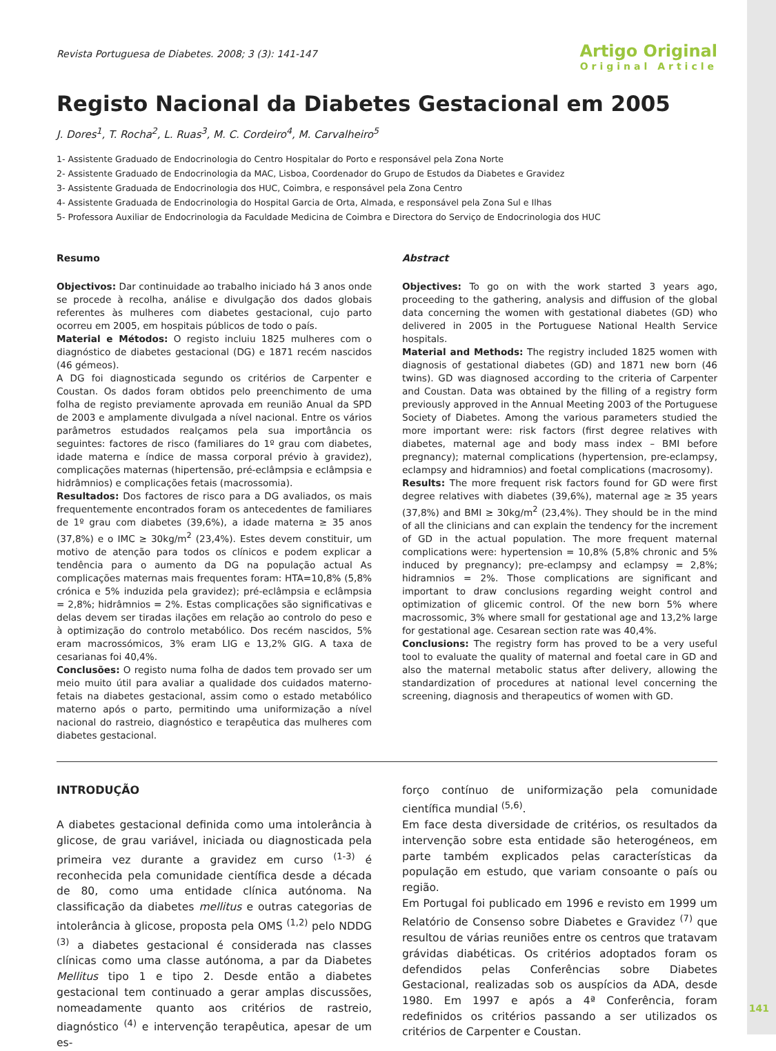Revista Portuguesa de Diabetes. 2008; 3 (3): 141-147
Artigo Original
Original Article
Registo Nacional da Diabetes Gestacional em 2005
J. Dores<sup>1</sup>, T. Rocha<sup>2</sup>, L. Ruas<sup>3</sup>, M. C. Cordeiro<sup>4</sup>, M. Carvalheiro<sup>5</sup>
1- Assistente Graduado de Endocrinologia do Centro Hospitalar do Porto e responsável pela Zona Norte
2- Assistente Graduado de Endocrinologia da MAC, Lisboa, Coordenador do Grupo de Estudos da Diabetes e Gravidez
3- Assistente Graduada de Endocrinologia dos HUC, Coimbra, e responsável pela Zona Centro
4- Assistente Graduada de Endocrinologia do Hospital Garcia de Orta, Almada, e responsável pela Zona Sul e Ilhas
5- Professora Auxiliar de Endocrinologia da Faculdade Medicina de Coimbra e Directora do Serviço de Endocrinologia dos HUC
Resumo
Objectivos: Dar continuidade ao trabalho iniciado há 3 anos onde se procede à recolha, análise e divulgação dos dados globais referentes às mulheres com diabetes gestacional, cujo parto ocorreu em 2005, em hospitais públicos de todo o país.
Material e Métodos: O registo incluiu 1825 mulheres com o diagnóstico de diabetes gestacional (DG) e 1871 recém nascidos (46 gémeos).
A DG foi diagnosticada segundo os critérios de Carpenter e Coustan. Os dados foram obtidos pelo preenchimento de uma folha de registo previamente aprovada em reunião Anual da SPD de 2003 e amplamente divulgada a nível nacional. Entre os vários parâmetros estudados realçamos pela sua importância os seguintes: factores de risco (familiares do 1º grau com diabetes, idade materna e índice de massa corporal prévio à gravidez), complicações maternas (hipertensão, pré-eclâmpsia e eclâmpsia e hidrâmnios) e complicações fetais (macrossomia).
Resultados: Dos factores de risco para a DG avaliados, os mais frequentemente encontrados foram os antecedentes de familiares de 1º grau com diabetes (39,6%), a idade materna ≥ 35 anos (37,8%) e o IMC ≥ 30kg/m<sup>2</sup> (23,4%). Estes devem constituir, um motivo de atenção para todos os clínicos e podem explicar a tendência para o aumento da DG na população actual As complicações maternas mais frequentes foram: HTA=10,8% (5,8% crónica e 5% induzida pela gravidez); pré-eclâmpsia e eclâmpsia = 2,8%; hidrâmnios = 2%. Estas complicações são significativas e delas devem ser tiradas ilações em relação ao controlo do peso e à optimização do controlo metabólico. Dos recém nascidos, 5% eram macrossómicos, 3% eram LIG e 13,2% GIG. A taxa de cesarianas foi 40,4%.
Conclusões: O registo numa folha de dados tem provado ser um meio muito útil para avaliar a qualidade dos cuidados materno-fetais na diabetes gestacional, assim como o estado metabólico materno após o parto, permitindo uma uniformização a nível nacional do rastreio, diagnóstico e terapêutica das mulheres com diabetes gestacional.
Abstract
Objectives: To go on with the work started 3 years ago, proceeding to the gathering, analysis and diffusion of the global data concerning the women with gestational diabetes (GD) who delivered in 2005 in the Portuguese National Health Service hospitals.
Material and Methods: The registry included 1825 women with diagnosis of gestational diabetes (GD) and 1871 new born (46 twins). GD was diagnosed according to the criteria of Carpenter and Coustan. Data was obtained by the filling of a registry form previously approved in the Annual Meeting 2003 of the Portuguese Society of Diabetes. Among the various parameters studied the more important were: risk factors (first degree relatives with diabetes, maternal age and body mass index – BMI before pregnancy); maternal complications (hypertension, pre-eclampsy, eclampsy and hidramnios) and foetal complications (macrosomy).
Results: The more frequent risk factors found for GD were first degree relatives with diabetes (39,6%), maternal age ≥ 35 years (37,8%) and BMI ≥ 30kg/m<sup>2</sup> (23,4%). They should be in the mind of all the clinicians and can explain the tendency for the increment of GD in the actual population. The more frequent maternal complications were: hypertension = 10,8% (5,8% chronic and 5% induced by pregnancy); pre-eclampsy and eclampsy = 2,8%; hidramnios = 2%. Those complications are significant and important to draw conclusions regarding weight control and optimization of glicemic control. Of the new born 5% where macrossomic, 3% where small for gestational age and 13,2% large for gestational age. Cesarean section rate was 40,4%.
Conclusions: The registry form has proved to be a very useful tool to evaluate the quality of maternal and foetal care in GD and also the maternal metabolic status after delivery, allowing the standardization of procedures at national level concerning the screening, diagnosis and therapeutics of women with GD.
INTRODUÇÃO
A diabetes gestacional definida como uma intolerância à glicose, de grau variável, iniciada ou diagnosticada pela primeira vez durante a gravidez em curso <sup>(1-3)</sup> é reconhecida pela comunidade científica desde a década de 80, como uma entidade clínica autónoma. Na classificação da diabetes mellitus e outras categorias de intolerância à glicose, proposta pela OMS <sup>(1,2)</sup> pelo NDDG <sup>(3)</sup> a diabetes gestacional é considerada nas classes clínicas como uma classe autónoma, a par da Diabetes Mellitus tipo 1 e tipo 2. Desde então a diabetes gestacional tem continuado a gerar amplas discussões, nomeadamente quanto aos critérios de rastreio, diagnóstico <sup>(4)</sup> e intervenção terapêutica, apesar de um es-
forço contínuo de uniformização pela comunidade científica mundial <sup>(5,6)</sup>.
Em face desta diversidade de critérios, os resultados da intervenção sobre esta entidade são heterogéneos, em parte também explicados pelas características da população em estudo, que variam consoante o país ou região.
Em Portugal foi publicado em 1996 e revisto em 1999 um Relatório de Consenso sobre Diabetes e Gravidez <sup>(7)</sup> que resultou de várias reuniões entre os centros que tratavam grávidas diabéticas. Os critérios adoptados foram os defendidos pelas Conferências sobre Diabetes Gestacional, realizadas sob os auspícios da ADA, desde 1980. Em 1997 e após a 4ª Conferência, foram redefinidos os critérios passando a ser utilizados os critérios de Carpenter e Coustan.
141